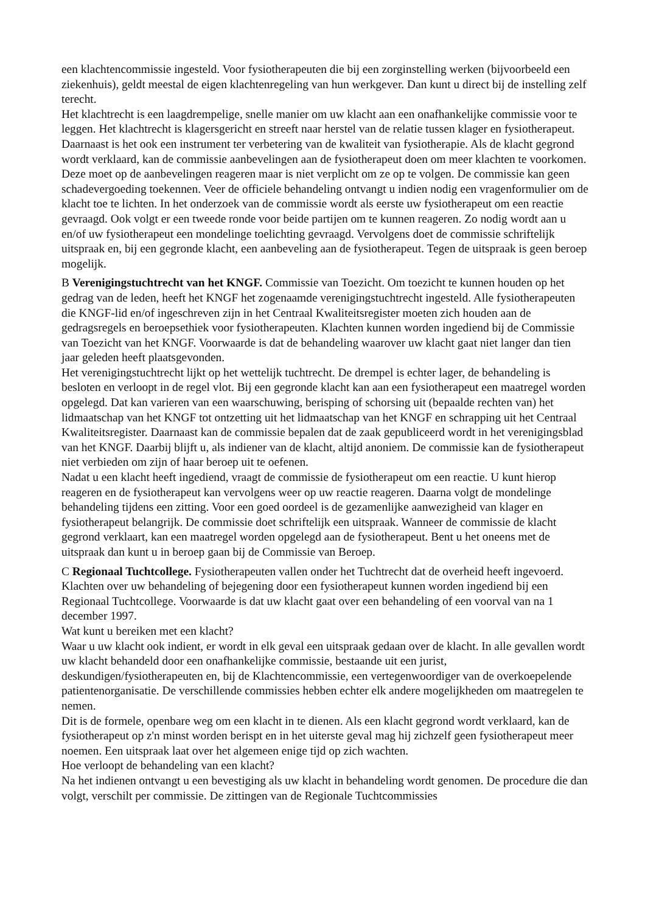een klachtencommissie ingesteld. Voor fysiotherapeuten die bij een zorginstelling werken (bijvoorbeeld een ziekenhuis), geldt meestal de eigen klachtenregeling van hun werkgever. Dan kunt u direct bij de instelling zelf terecht.
Het klachtrecht is een laagdrempelige, snelle manier om uw klacht aan een onafhankelijke commissie voor te leggen. Het klachtrecht is klagersgericht en streeft naar herstel van de relatie tussen klager en fysiotherapeut. Daarnaast is het ook een instrument ter verbetering van de kwaliteit van fysiotherapie. Als de klacht gegrond wordt verklaard, kan de commissie aanbevelingen aan de fysiotherapeut doen om meer klachten te voorkomen. Deze moet op de aanbevelingen reageren maar is niet verplicht om ze op te volgen. De commissie kan geen schadevergoeding toekennen. Veer de officiele behandeling ontvangt u indien nodig een vragenformulier om de klacht toe te lichten. In het onderzoek van de commissie wordt als eerste uw fysiotherapeut om een reactie gevraagd. Ook volgt er een tweede ronde voor beide partijen om te kunnen reageren. Zo nodig wordt aan u en/of uw fysiotherapeut een mondelinge toelichting gevraagd. Vervolgens doet de commissie schriftelijk uitspraak en, bij een gegronde klacht, een aanbeveling aan de fysiotherapeut. Tegen de uitspraak is geen beroep mogelijk.
B Verenigingstuchtrecht van het KNGF. Commissie van Toezicht. Om toezicht te kunnen houden op het gedrag van de leden, heeft het KNGF het zogenaamde verenigingstuchtrecht ingesteld. Alle fysiotherapeuten die KNGF-lid en/of ingeschreven zijn in het Centraal Kwaliteitsregister moeten zich houden aan de gedragsregels en beroepsethiek voor fysiotherapeuten. Klachten kunnen worden ingediend bij de Commissie van Toezicht van het KNGF. Voorwaarde is dat de behandeling waarover uw klacht gaat niet langer dan tien jaar geleden heeft plaatsgevonden.
Het verenigingstuchtrecht lijkt op het wettelijk tuchtrecht. De drempel is echter lager, de behandeling is besloten en verloopt in de regel vlot. Bij een gegronde klacht kan aan een fysiotherapeut een maatregel worden opgelegd. Dat kan varieren van een waarschuwing, berisping of schorsing uit (bepaalde rechten van) het lidmaatschap van het KNGF tot ontzetting uit het lidmaatschap van het KNGF en schrapping uit het Centraal Kwaliteitsregister. Daarnaast kan de commissie bepalen dat de zaak gepubliceerd wordt in het verenigingsblad van het KNGF. Daarbij blijft u, als indiener van de klacht, altijd anoniem. De commissie kan de fysiotherapeut niet verbieden om zijn of haar beroep uit te oefenen.
Nadat u een klacht heeft ingediend, vraagt de commissie de fysiotherapeut om een reactie. U kunt hierop reageren en de fysiotherapeut kan vervolgens weer op uw reactie reageren. Daarna volgt de mondelinge behandeling tijdens een zitting. Voor een goed oordeel is de gezamenlijke aanwezigheid van klager en fysiotherapeut belangrijk. De commissie doet schriftelijk een uitspraak. Wanneer de commissie de klacht gegrond verklaart, kan een maatregel worden opgelegd aan de fysiotherapeut. Bent u het oneens met de uitspraak dan kunt u in beroep gaan bij de Commissie van Beroep.
C Regionaal Tuchtcollege. Fysiotherapeuten vallen onder het Tuchtrecht dat de overheid heeft ingevoerd. Klachten over uw behandeling of bejegening door een fysiotherapeut kunnen worden ingediend bij een Regionaal Tuchtcollege. Voorwaarde is dat uw klacht gaat over een behandeling of een voorval van na 1 december 1997.
Wat kunt u bereiken met een klacht?
Waar u uw klacht ook indient, er wordt in elk geval een uitspraak gedaan over de klacht. In alle gevallen wordt uw klacht behandeld door een onafhankelijke commissie, bestaande uit een jurist, deskundigen/fysiotherapeuten en, bij de Klachtencommissie, een vertegenwoordiger van de overkoepelende patientenorganisatie. De verschillende commissies hebben echter elk andere mogelijkheden om maatregelen te nemen.
Dit is de formele, openbare weg om een klacht in te dienen. Als een klacht gegrond wordt verklaard, kan de fysiotherapeut op z'n minst worden berispt en in het uiterste geval mag hij zichzelf geen fysiotherapeut meer noemen. Een uitspraak laat over het algemeen enige tijd op zich wachten.
Hoe verloopt de behandeling van een klacht?
Na het indienen ontvangt u een bevestiging als uw klacht in behandeling wordt genomen. De procedure die dan volgt, verschilt per commissie. De zittingen van de Regionale Tuchtcommissies